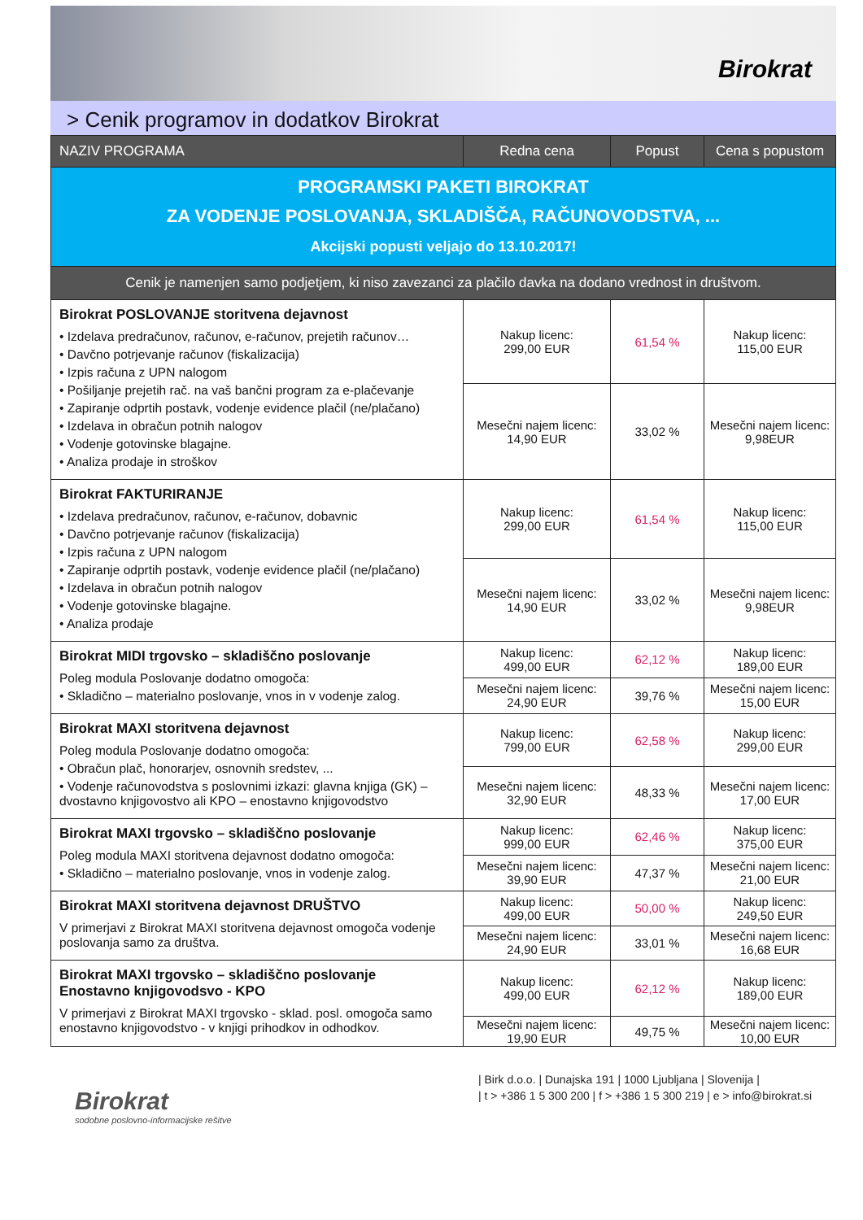Birokrat
> Cenik programov in dodatkov Birokrat
| NAZIV PROGRAMA | Redna cena | Popust | Cena s popustom |
| --- | --- | --- | --- |
| PROGRAMSKI PAKETI BIROKRAT ZA VODENJE POSLOVANJA, SKLADIŠČA, RAČUNOVODSTVA, ... Akcijski popusti veljajo do 13.10.2017! | | | |
| Cenik je namenjen samo podjetjem, ki niso zavezanci za plačilo davka na dodano vrednost in društvom. | | | |
| Birokrat POSLOVANJE storitvena dejavnost • Izdelava predračunov, računov, e-računov, prejetih računov… • Davčno potrjevanje računov (fiskalizacija) • Izpis računa z UPN nalogom • Pošiljanje prejetih rač. na vaš bančni program za e-plačevanje • Zapiranje odprtih postavk, vodenje evidence plačil (ne/plačano) • Izdelava in obračun potnih nalogov • Vodenje gotovinske blagajne. • Analiza prodaje in stroškov | Nakup licenc: 299,00 EUR | 61,54 % | Nakup licenc: 115,00 EUR |
| | Mesečni najem licenc: 14,90 EUR | 33,02 % | Mesečni najem licenc: 9,98EUR |
| Birokrat FAKTURIRANJE • Izdelava predračunov, računov, e-računov, dobavnic • Davčno potrjevanje računov (fiskalizacija) • Izpis računa z UPN nalogom • Zapiranje odprtih postavk, vodenje evidence plačil (ne/plačano) • Izdelava in obračun potnih nalogov • Vodenje gotovinske blagajne. • Analiza prodaje | Nakup licenc: 299,00 EUR | 61,54 % | Nakup licenc: 115,00 EUR |
| | Mesečni najem licenc: 14,90 EUR | 33,02 % | Mesečni najem licenc: 9,98EUR |
| Birokrat MIDI trgovsko – skladiščno poslovanje Poleg modula Poslovanje dodatno omogoča: • Skladično – materialno poslovanje, vnos in v vodenje zalog. | Nakup licenc: 499,00 EUR | 62,12 % | Nakup licenc: 189,00 EUR |
| | Mesečni najem licenc: 24,90 EUR | 39,76 % | Mesečni najem licenc: 15,00 EUR |
| Birokrat MAXI storitvena dejavnost Poleg modula Poslovanje dodatno omogoča: • Obračun plač, honorarjev, osnovnih sredstev, ... • Vodenje računovodstva s poslovnimi izkazi: glavna knjiga (GK) – dvostavno knjigovostvo ali KPO – enostavno knjigovodstvo | Nakup licenc: 799,00 EUR | 62,58 % | Nakup licenc: 299,00 EUR |
| | Mesečni najem licenc: 32,90 EUR | 48,33 % | Mesečni najem licenc: 17,00 EUR |
| Birokrat MAXI trgovsko – skladiščno poslovanje Poleg modula MAXI storitvena dejavnost dodatno omogoča: • Skladično – materialno poslovanje, vnos in vodenje zalog. | Nakup licenc: 999,00 EUR | 62,46 % | Nakup licenc: 375,00 EUR |
| | Mesečni najem licenc: 39,90 EUR | 47,37 % | Mesečni najem licenc: 21,00 EUR |
| Birokrat MAXI storitvena dejavnost DRUŠTVO V primerjavi z Birokrat MAXI storitvena dejavnost omogoča vodenje poslovanja samo za društva. | Nakup licenc: 499,00 EUR | 50,00 % | Nakup licenc: 249,50 EUR |
| | Mesečni najem licenc: 24,90 EUR | 33,01 % | Mesečni najem licenc: 16,68 EUR |
| Birokrat MAXI trgovsko – skladiščno poslovanje Enostavno knjigovodsvo - KPO V primerjavi z Birokrat MAXI trgovsko - sklad. posl. omogoča samo enostavno knjigovodstvo - v knjigi prihodkov in odhodkov. | Nakup licenc: 499,00 EUR | 62,12 % | Nakup licenc: 189,00 EUR |
| | Mesečni najem licenc: 19,90 EUR | 49,75 % | Mesečni najem licenc: 10,00 EUR |
Birokrat
sodobne poslovno-informacijske rešitve
| Birk d.o.o. | Dunajska 191 | 1000 Ljubljana | Slovenija |
| t > +386 1 5 300 200 | f > +386 1 5 300 219 | e > info@birokrat.si